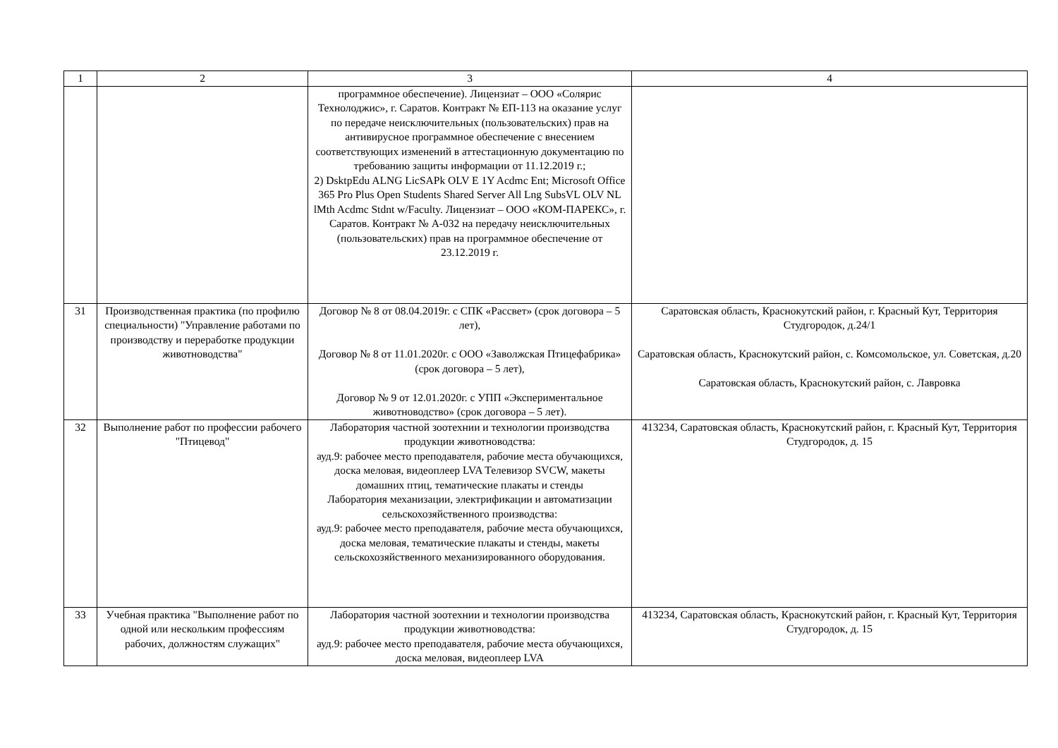| 1 | 2 | 3 | 4 |
| | | программное обеспечение). Лицензиат – ООО «Солярис Технолоджис», г. Саратов. Контракт № ЕП-113 на оказание услуг по передаче неисключительных (пользовательских) прав на антивирусное программное обеспечение с внесением соответствующих изменений в аттестационную документацию по требованию защиты информации от 11.12.2019 г.; 2) DsktpEdu ALNG LicSAPk OLV E 1Y Acdmc Ent; Microsoft Office 365 Pro Plus Open Students Shared Server All Lng SubsVL OLV NL lMth Acdmc Stdnt w/Faculty. Лицензиат – ООО «КОМ-ПАРЕКС», г. Саратов. Контракт № А-032 на передачу неисключительных (пользовательских) прав на программное обеспечение от 23.12.2019 г. | |
| 31 | Производственная практика (по профилю специальности) "Управление работами по производству и переработке продукции животноводства" | Договор № 8 от 08.04.2019г. с СПК «Рассвет» (срок договора – 5 лет), Договор № 8 от 11.01.2020г. с ООО «Заволжская Птицефабрика» (срок договора – 5 лет), Договор № 9 от 12.01.2020г. с УПП «Экспериментальное животноводство» (срок договора – 5 лет). | Саратовская область, Краснокутский район, г. Красный Кут, Территория Студгородок, д.24/1 Саратовская область, Краснокутский район, с. Комсомольское, ул. Советская, д.20 Саратовская область, Краснокутский район, с. Лавровка |
| 32 | Выполнение работ по профессии рабочего "Птицевод" | Лаборатория частной зоотехнии и технологии производства продукции животноводства: ауд.9: рабочее место преподавателя, рабочие места обучающихся, доска меловая, видеоплеер LVA Телевизор SVCW, макеты домашних птиц, тематические плакаты и стенды Лаборатория механизации, электрификации и автоматизации сельскохозяйственного производства: ауд.9: рабочее место преподавателя, рабочие места обучающихся, доска меловая, тематические плакаты и стенды, макеты сельскохозяйственного механизированного оборудования. | 413234, Саратовская область, Краснокутский район, г. Красный Кут, Территория Студгородок, д. 15 |
| 33 | Учебная практика "Выполнение работ по одной или нескольким профессиям рабочих, должностям служащих" | Лаборатория частной зоотехнии и технологии производства продукции животноводства: ауд.9: рабочее место преподавателя, рабочие места обучающихся, доска меловая, видеоплеер LVA | 413234, Саратовская область, Краснокутский район, г. Красный Кут, Территория Студгородок, д. 15 |